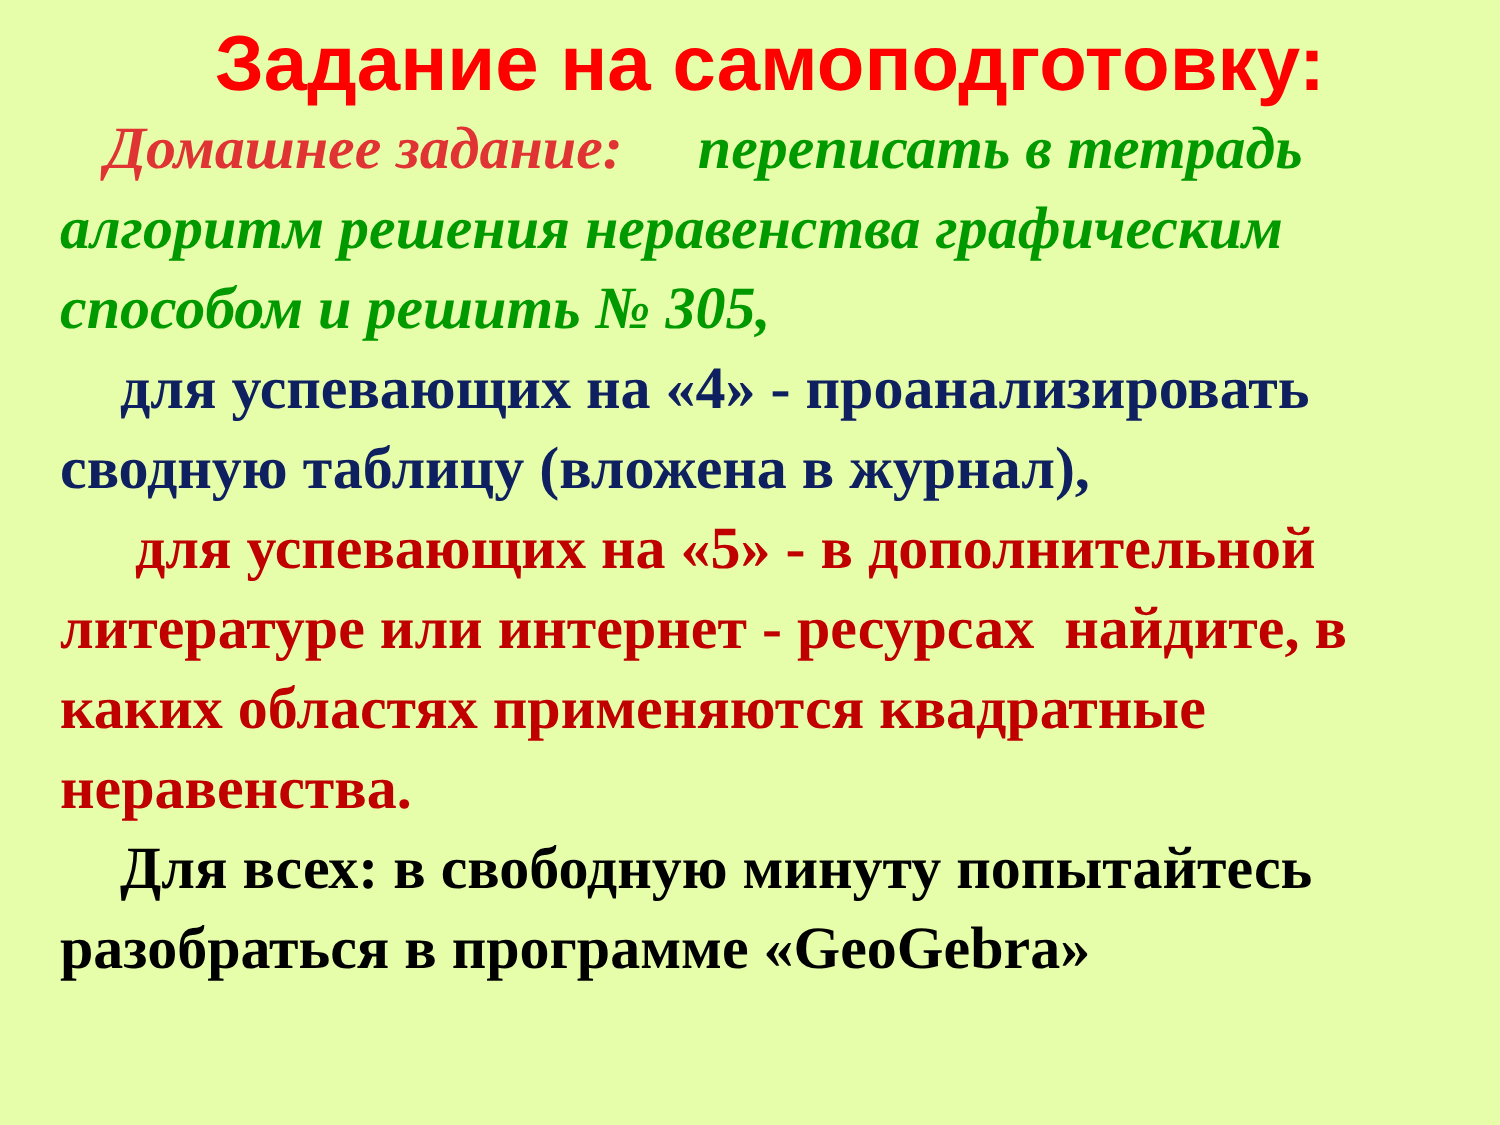Задание на самоподготовку:
Домашнее задание: переписать в тетрадь алгоритм решения неравенства графическим способом и решить № 305,
для успевающих на «4» - проанализировать сводную таблицу (вложена в журнал),
для успевающих на «5» - в дополнительной литературе или интернет - ресурсах найдите, в каких областях применяются квадратные неравенства.
Для всех: в свободную минуту попытайтесь разобраться в программе «GeoGebra»